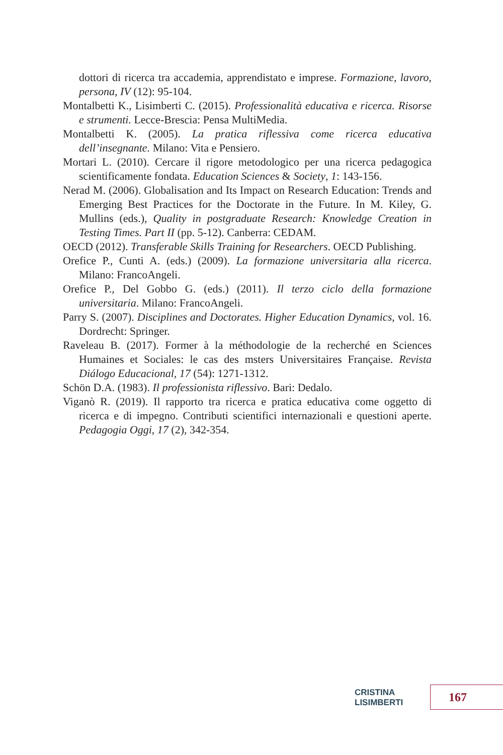dottori di ricerca tra accademia, apprendistato e imprese. Formazione, lavoro, persona, IV (12): 95-104.
Montalbetti K., Lisimberti C. (2015). Professionalità educativa e ricerca. Risorse e strumenti. Lecce-Brescia: Pensa MultiMedia.
Montalbetti K. (2005). La pratica riflessiva come ricerca educativa dell’insegnante. Milano: Vita e Pensiero.
Mortari L. (2010). Cercare il rigore metodologico per una ricerca pedagogica scientificamente fondata. Education Sciences & Society, 1: 143-156.
Nerad M. (2006). Globalisation and Its Impact on Research Education: Trends and Emerging Best Practices for the Doctorate in the Future. In M. Kiley, G. Mullins (eds.), Quality in postgraduate Research: Knowledge Creation in Testing Times. Part II (pp. 5-12). Canberra: CEDAM.
OECD (2012). Transferable Skills Training for Researchers. OECD Publishing.
Orefice P., Cunti A. (eds.) (2009). La formazione universitaria alla ricerca. Milano: FrancoAngeli.
Orefice P., Del Gobbo G. (eds.) (2011). Il terzo ciclo della formazione universitaria. Milano: FrancoAngeli.
Parry S. (2007). Disciplines and Doctorates. Higher Education Dynamics, vol. 16. Dordrecht: Springer.
Raveleau B. (2017). Former à la méthodologie de la recherché en Sciences Humaines et Sociales: le cas des msters Universitaires Française. Revista Diálogo Educacional, 17 (54): 1271-1312.
Schön D.A. (1983). Il professionista riflessivo. Bari: Dedalo.
Viganò R. (2019). Il rapporto tra ricerca e pratica educativa come oggetto di ricerca e di impegno. Contributi scientifici internazionali e questioni aperte. Pedagogia Oggi, 17 (2), 342-354.
CRISTINA LISIMBERTI 167